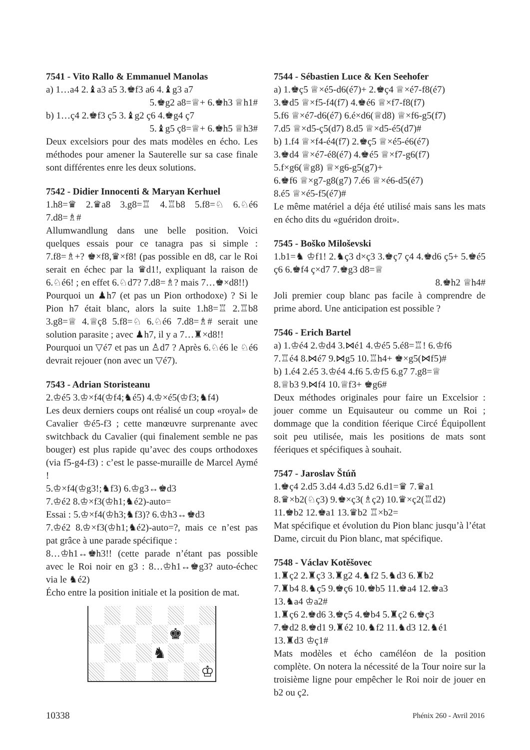7541 - Vito Rallo & Emmanuel Manolas
a) 1…a4 2.♝a3 a5 3.♚f3 a6 4.♝g3 a7
5.♚g2 a8=♕+ 6.♚h3 ♕h1#
b) 1…ç4 2.♚f3 ç5 3.♝g2 ç6 4.♚g4 ç7
5.♝g5 ç8=♕+ 6.♚h5 ♕h3#
Deux excelsiors pour des mats modèles en écho. Les méthodes pour amener la Sauterelle sur sa case finale sont différentes enre les deux solutions.
7542 - Didier Innocenti & Maryan Kerhuel
1.h8=♛ 2.♛a8 3.g8=♖ 4.♖b8 5.f8=♘ 6.♘é6 7.d8=♗#
Allumwandlung dans une belle position. Voici quelques essais pour ce tanagra pas si simple : 7.f8=♗+? ♚×f8,♛×f8! (pas possible en d8, car le Roi serait en échec par la ♛d1!, expliquant la raison de 6.♘é6! ; en effet 6.♘d7? 7.d8=♗? mais 7…♚×d8!!)
Pourquoi un ♟h7 (et pas un Pion orthodoxe) ? Si le Pion h7 était blanc, alors la suite 1.h8=♖ 2.♖b8 3.g8=♕ 4.♕ç8 5.f8=♘ 6.♘é6 7.d8=♗# serait une solution parasite ; avec ♟h7, il y a 7…♜×d8!!
Pourquoi un ▽é7 et pas un ♙d7 ? Après 6.♘é6 le ♘é6 devrait rejouer (non avec un ▽é7).
7543 - Adrian Storisteanu
2.♔é5 3.♔×f4(♔f4;♞é5) 4.♔×é5(♔f3;♞f4)
Les deux derniers coups ont réalisé un coup «royal» de Cavalier ♔é5-f3 ; cette manœuvre surprenante avec switchback du Cavalier (qui finalement semble ne pas bouger) est plus rapide qu’avec des coups orthodoxes (via f5-g4-f3) : c’est le passe-muraille de Marcel Aymé !
5.♔×f4(♔g3!;♞f3) 6.♔g3↔♚d3
7.♔é2 8.♔×f3(♔h1;♞é2)-auto=
Essai : 5.♔×f4(♔h3;♞f3)? 6.♔h3↔♚d3
7.♔é2 8.♔×f3(♔h1;♞é2)-auto=?, mais ce n’est pas pat grâce à une parade spécifique :
8…♔h1↔♚h3!! (cette parade n’étant pas possible avec le Roi noir en g3 : 8…♔h1↔♚g3? auto-échec via le ♞é2)
Écho entre la position initiale et la position de mat.
♚
♞
♔
7544 - Sébastien Luce & Ken Seehofer
a) 1.♚ç5 ♕×é5-d6(é7)+ 2.♚ç4 ♕×é7-f8(é7)
3.♚d5 ♕×f5-f4(f7) 4.♚é6 ♕×f7-f8(f7)
5.f6 ♕×é7-d6(é7) 6.é×d6(♕d8) ♕×f6-g5(f7)
7.d5 ♕×d5-ç5(d7) 8.d5 ♕×d5-é5(d7)#
b) 1.f4 ♕×f4-é4(f7) 2.♚ç5 ♕×é5-é6(é7)
3.♚d4 ♕×é7-é8(é7) 4.♚é5 ♕×f7-g6(f7)
5.f×g6(♕g8) ♕×g6-g5(g7)+
6.♚f6 ♕×g7-g8(g7) 7.é6 ♕×é6-d5(é7)
8.é5 ♕×é5-f5(é7)#
Le même matériel a déja été utilisé mais sans les mats en écho dits du «guéridon droit».
7545 - Boško Miloševski
1.b1=♞ ♔f1! 2.♞ç3 d×ç3 3.♚ç7 ç4 4.♚d6 ç5+ 5.♚é5 ç6 6.♚f4 ç×d7 7.♚g3 d8=♕
8.♚h2 ♕h4#
Joli premier coup blanc pas facile à comprendre de prime abord. Une anticipation est possible ?
7546 - Erich Bartel
a) 1.♔é4 2.♔d4 3.⋈é1 4.♔é5 5.é8=♖! 6.♔f6
7.♖é4 8.⋈é7 9.⋈g5 10.♖h4+ ♚×g5(⋈f5)#
b) 1.é4 2.é5 3.♔é4 4.f6 5.♔f5 6.g7 7.g8=♕
8.♕b3 9.⋈f4 10.♕f3+ ♚g6#
Deux méthodes originales pour faire un Excelsior : jouer comme un Equisauteur ou comme un Roi ; dommage que la condition féerique Circé Équipollent soit peu utilisée, mais les positions de mats sont féeriques et spécifiques à souhait.
7547 - Jaroslav Štúň
1.♚ç4 2.d5 3.d4 4.d3 5.d2 6.d1=♛ 7.♛a1
8.♛×b2(♘ç3) 9.♚×ç3(♗ç2) 10.♛×ç2(♖d2)
11.♚b2 12.♚a1 13.♛b2 ♖×b2=
Mat spécifique et évolution du Pion blanc jusqu’à l’état Dame, circuit du Pion blanc, mat spécifique.
7548 - Václav Kotěšovec
1.♜ç2 2.♜ç3 3.♜g2 4.♞f2 5.♞d3 6.♜b2
7.♜b4 8.♞ç5 9.♚ç6 10.♚b5 11.♚a4 12.♚a3
13.♞a4 ♔a2#
1.♜ç6 2.♚d6 3.♚ç5 4.♚b4 5.♜ç2 6.♚ç3
7.♚d2 8.♚d1 9.♜é2 10.♞f2 11.♞d3 12.♞é1
13.♜d3 ♔ç1#
Mats modèles et écho caméléon de la position complète. On notera la nécessité de la Tour noire sur la troisième ligne pour empêcher le Roi noir de jouer en b2 ou ç2.
10338 Phénix 260 - Avril 2016